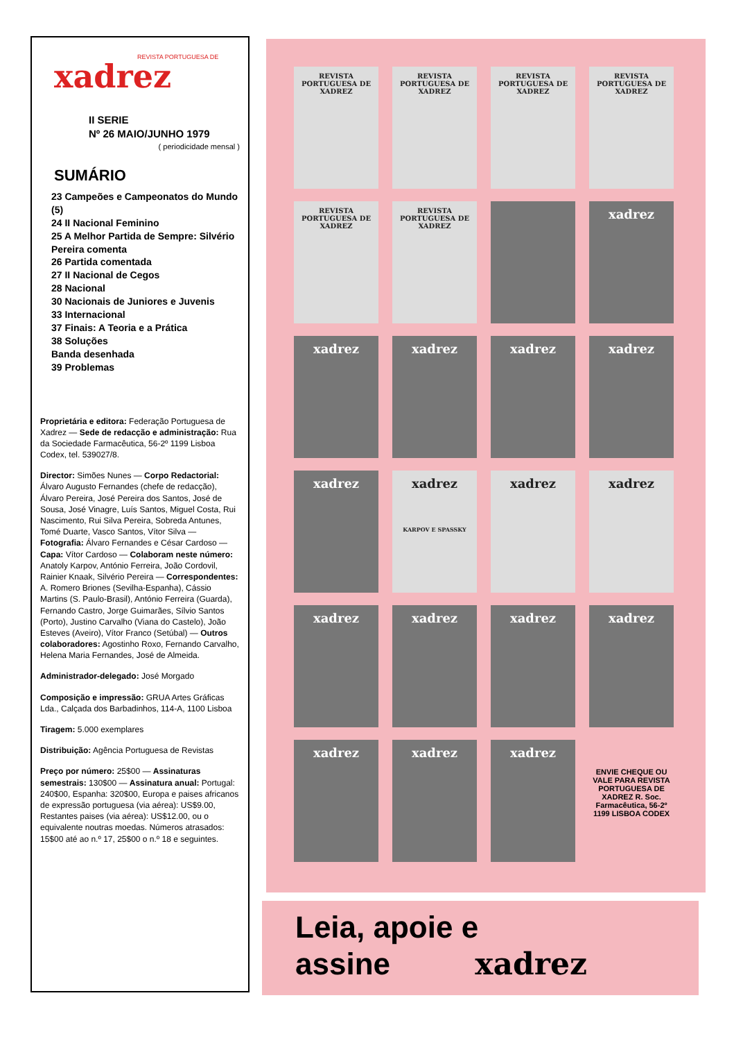REVISTA PORTUGUESA DE
xadrez
II SERIE
Nº 26 MAIO/JUNHO 1979
( periodicidade mensal )
SUMÁRIO
23 Campeões e Campeonatos do Mundo (5)
24 II Nacional Feminino
25 A Melhor Partida de Sempre: Silvério Pereira comenta
26 Partida comentada
27 II Nacional de Cegos
28 Nacional
30 Nacionais de Juniores e Juvenis
33 Internacional
37 Finais: A Teoria e a Prática
38 Soluções
Banda desenhada
39 Problemas
Proprietária e editora: Federação Portuguesa de Xadrez — Sede de redacção e administração: Rua da Sociedade Farmacêutica, 56-2º 1199 Lisboa Codex, tel. 539027/8.
Director: Simões Nunes — Corpo Redactorial: Álvaro Augusto Fernandes (chefe de redacção), Álvaro Pereira, José Pereira dos Santos, José de Sousa, José Vinagre, Luís Santos, Miguel Costa, Rui Nascimento, Rui Silva Pereira, Sobreda Antunes, Tomé Duarte, Vasco Santos, Vítor Silva — Fotografia: Álvaro Fernandes e César Cardoso — Capa: Vítor Cardoso — Colaboram neste número: Anatoly Karpov, António Ferreira, João Cordovil, Rainier Knaak, Silvério Pereira — Correspondentes: A. Romero Briones (Sevilha-Espanha), Cássio Martins (S. Paulo-Brasil), António Ferreira (Guarda), Fernando Castro, Jorge Guimarães, Sílvio Santos (Porto), Justino Carvalho (Viana do Castelo), João Esteves (Aveiro), Vítor Franco (Setúbal) — Outros colaboradores: Agostinho Roxo, Fernando Carvalho, Helena Maria Fernandes, José de Almeida.
Administrador-delegado: José Morgado
Composição e impressão: GRUA Artes Gráficas Lda., Calçada dos Barbadinhos, 114-A, 1100 Lisboa
Tiragem: 5.000 exemplares
Distribuição: Agência Portuguesa de Revistas
Preço por número: 25$00 — Assinaturas semestrais: 130$00 — Assinatura anual: Portugal: 240$00, Espanha: 320$00, Europa e paises africanos de expressão portuguesa (via aérea): US$9.00, Restantes paises (via aérea): US$12.00, ou o equivalente noutras moedas. Números atrasados: 15$00 até ao n.º 17, 25$00 o n.º 18 e seguintes.
REVISTA PORTUGUESA DE XADREZ
REVISTA PORTUGUESA DE XADREZ
REVISTA PORTUGUESA DE XADREZ
REVISTA PORTUGUESA DE XADREZ
REVISTA PORTUGUESA DE XADREZ
REVISTA PORTUGUESA DE XADREZ
xadrez
xadrez
xadrez
xadrez
xadrez
xadrez
xadrez
KARPOV E SPASSKY
xadrez
xadrez
xadrez
xadrez
xadrez
xadrez
xadrez
xadrez
xadrez
ENVIE CHEQUE OU VALE PARA REVISTA PORTUGUESA DE XADREZ R. Soc. Farmacêutica, 56-2º 1199 LISBOA CODEX
Leia, apoie e
assine xadrez